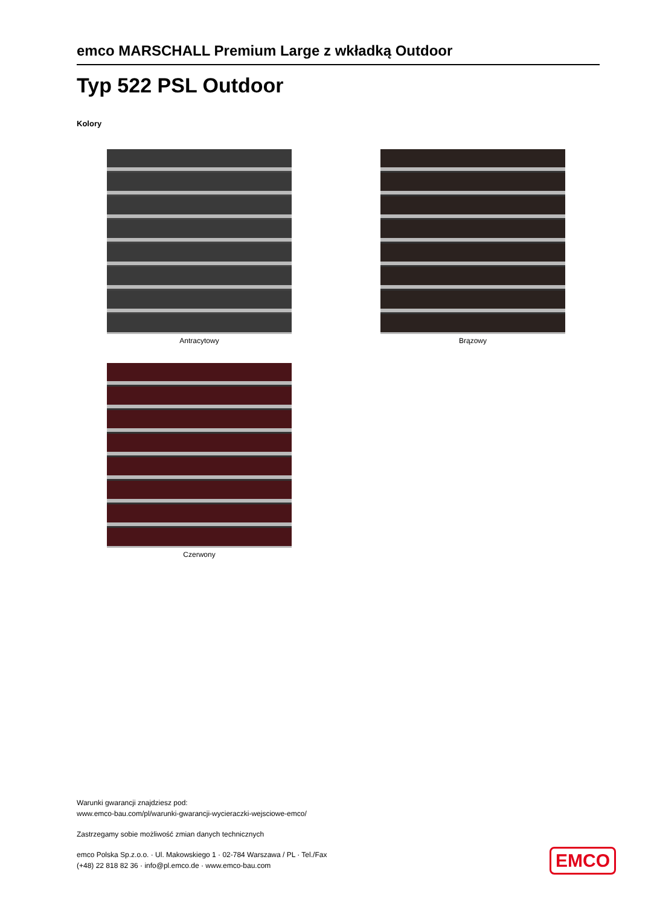emco MARSCHALL Premium Large z wkładką Outdoor
Typ 522 PSL Outdoor
Kolory
Antracytowy
Brązowy
Czerwony
Warunki gwarancji znajdziesz pod:
www.emco-bau.com/pl/warunki-gwarancji-wycieraczki-wejsciowe-emco/
Zastrzegamy sobie możliwość zmian danych technicznych
emco Polska Sp.z.o.o. · Ul. Makowskiego 1 · 02-784 Warszawa / PL · Tel./Fax
(+48) 22 818 82 36 · info@pl.emco.de · www.emco-bau.com
EMCO